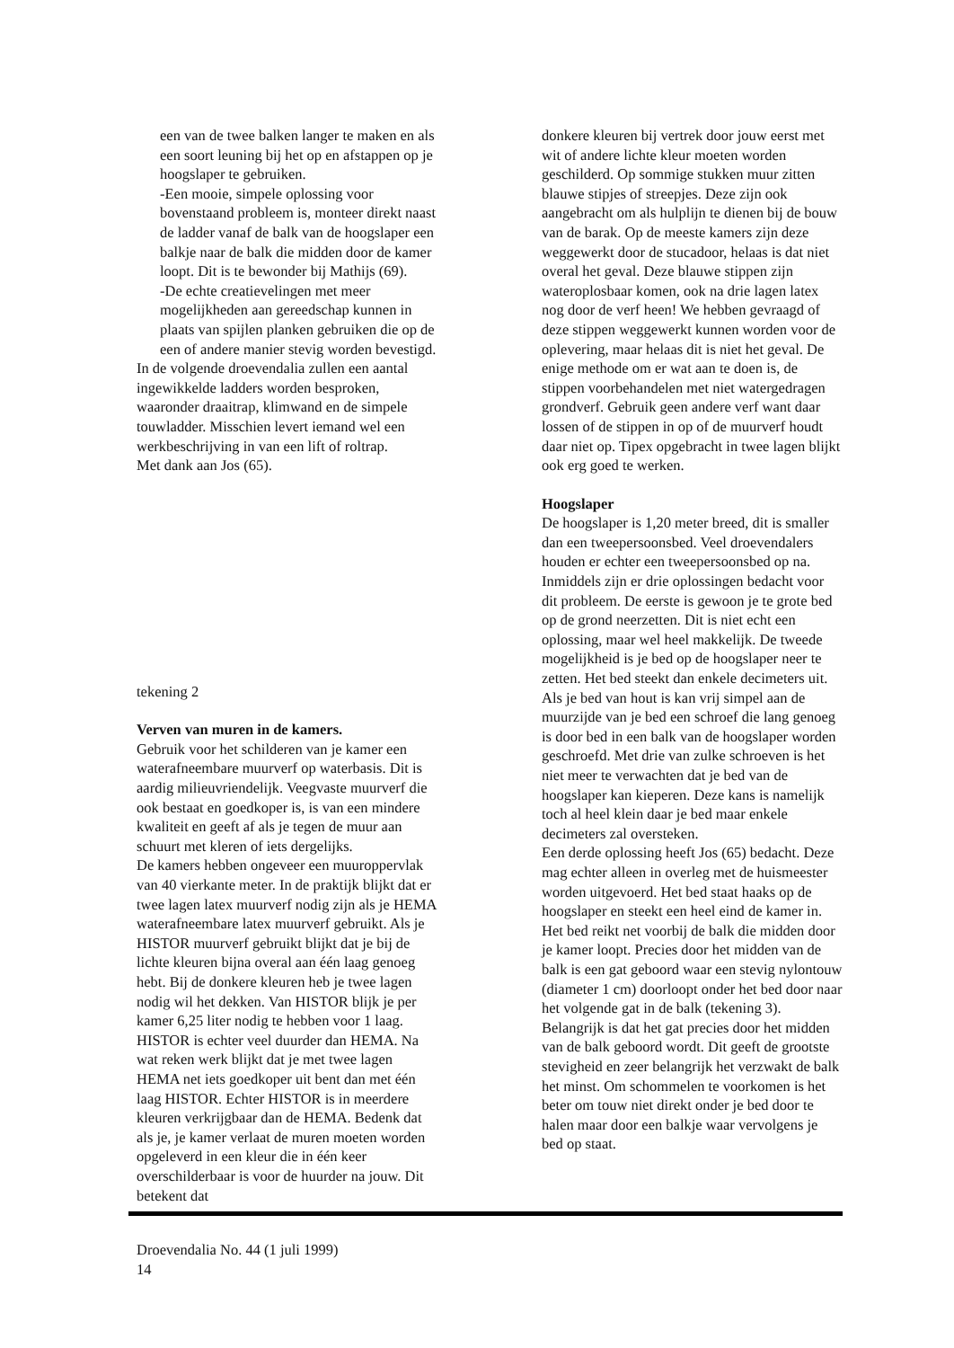een van de twee balken langer te maken en als een soort leuning bij het op en afstappen op je hoogslaper te gebruiken.
-Een mooie, simpele oplossing voor bovenstaand probleem is, monteer direkt naast de ladder vanaf de balk van de hoogslaper een balkje naar de balk die midden door de kamer loopt. Dit is te bewonder bij Mathijs (69).
-De echte creatievelingen met meer mogelijkheden aan gereedschap kunnen in plaats van spijlen planken gebruiken die op de een of andere manier stevig worden bevestigd.
In de volgende droevendalia zullen een aantal ingewikkelde ladders worden besproken, waaronder draaitrap, klimwand en de simpele touwladder. Misschien levert iemand wel een werkbeschrijving in van een lift of roltrap.
Met dank aan Jos (65).
tekening 2
Verven van muren in de kamers.
Gebruik voor het schilderen van je kamer een waterafneembare muurverf op waterbasis. Dit is aardig milieuvriendelijk. Veegvaste muurverf die ook bestaat en goedkoper is, is van een mindere kwaliteit en geeft af als je tegen de muur aan schuurt met kleren of iets dergelijks.
De kamers hebben ongeveer een muuroppervlak van 40 vierkante meter. In de praktijk blijkt dat er twee lagen latex muurverf nodig zijn als je HEMA waterafneembare latex muurverf gebruikt. Als je HISTOR muurverf gebruikt blijkt dat je bij de lichte kleuren bijna overal aan één laag genoeg hebt. Bij de donkere kleuren heb je twee lagen nodig wil het dekken. Van HISTOR blijk je per kamer 6,25 liter nodig te hebben voor 1 laag. HISTOR is echter veel duurder dan HEMA. Na wat reken werk blijkt dat je met twee lagen HEMA net iets goedkoper uit bent dan met één laag HISTOR. Echter HISTOR is in meerdere kleuren verkrijgbaar dan de HEMA. Bedenk dat als je, je kamer verlaat de muren moeten worden opgeleverd in een kleur die in één keer overschilderbaar is voor de huurder na jouw. Dit betekent dat
donkere kleuren bij vertrek door jouw eerst met wit of andere lichte kleur moeten worden geschilderd. Op sommige stukken muur zitten blauwe stipjes of streepjes. Deze zijn ook aangebracht om als hulplijn te dienen bij de bouw van de barak. Op de meeste kamers zijn deze weggewerkt door de stucadoor, helaas is dat niet overal het geval. Deze blauwe stippen zijn wateroplosbaar komen, ook na drie lagen latex nog door de verf heen! We hebben gevraagd of deze stippen weggewerkt kunnen worden voor de oplevering, maar helaas dit is niet het geval. De enige methode om er wat aan te doen is, de stippen voorbehandelen met niet watergedragen grondverf. Gebruik geen andere verf want daar lossen of de stippen in op of de muurverf houdt daar niet op. Tipex opgebracht in twee lagen blijkt ook erg goed te werken.
Hoogslaper
De hoogslaper is 1,20 meter breed, dit is smaller dan een tweepersoonsbed. Veel droevendalers houden er echter een tweepersoonsbed op na. Inmiddels zijn er drie oplossingen bedacht voor dit probleem. De eerste is gewoon je te grote bed op de grond neerzetten. Dit is niet echt een oplossing, maar wel heel makkelijk. De tweede mogelijkheid is je bed op de hoogslaper neer te zetten. Het bed steekt dan enkele decimeters uit. Als je bed van hout is kan vrij simpel aan de muurzijde van je bed een schroef die lang genoeg is door bed in een balk van de hoogslaper worden geschroefd. Met drie van zulke schroeven is het niet meer te verwachten dat je bed van de hoogslaper kan kieperen. Deze kans is namelijk toch al heel klein daar je bed maar enkele decimeters zal oversteken.
Een derde oplossing heeft Jos (65) bedacht. Deze mag echter alleen in overleg met de huismeester worden uitgevoerd. Het bed staat haaks op de hoogslaper en steekt een heel eind de kamer in. Het bed reikt net voorbij de balk die midden door je kamer loopt. Precies door het midden van de balk is een gat geboord waar een stevig nylontouw (diameter 1 cm) doorloopt onder het bed door naar het volgende gat in de balk (tekening 3). Belangrijk is dat het gat precies door het midden van de balk geboord wordt. Dit geeft de grootste stevigheid en zeer belangrijk het verzwakt de balk het minst. Om schommelen te voorkomen is het beter om touw niet direkt onder je bed door te halen maar door een balkje waar vervolgens je bed op staat.
Droevendalia No. 44 (1 juli 1999)
14